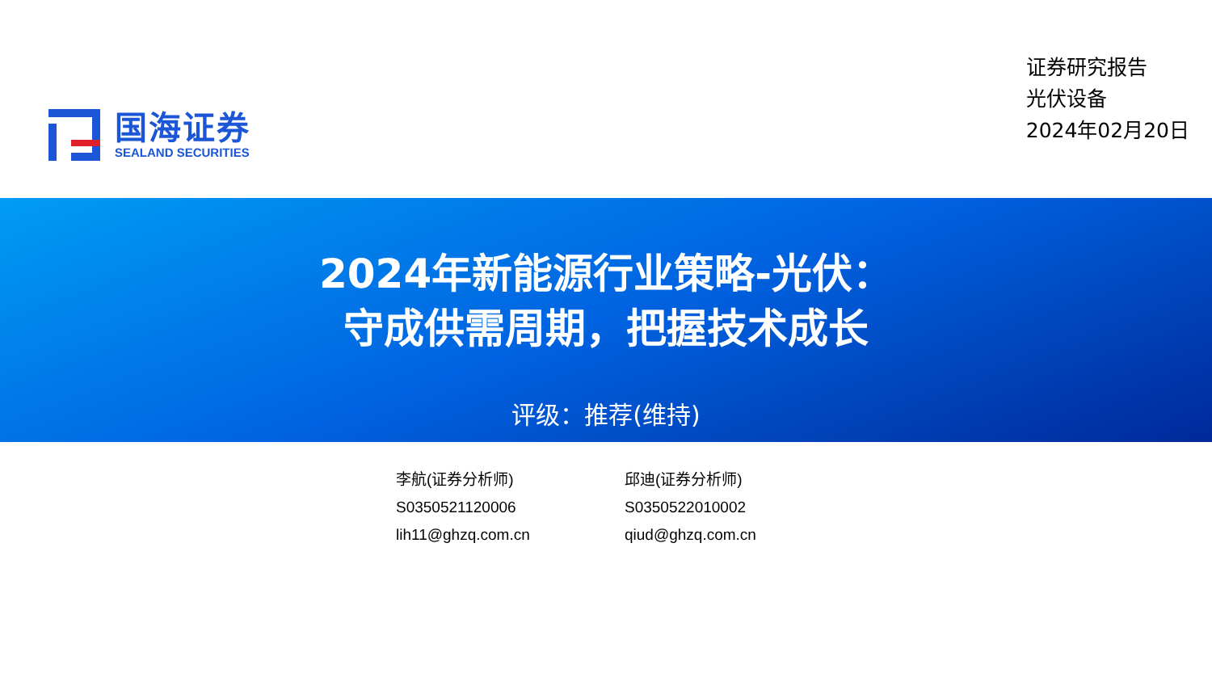国海证券
SEALAND SECURITIES
证券研究报告
光伏设备
2024年02月20日
2024年新能源行业策略-光伏：
守成供需周期，把握技术成长
评级：推荐(维持)
李航(证券分析师)
S0350521120006
lih11@ghzq.com.cn
邱迪(证券分析师)
S0350522010002
qiud@ghzq.com.cn